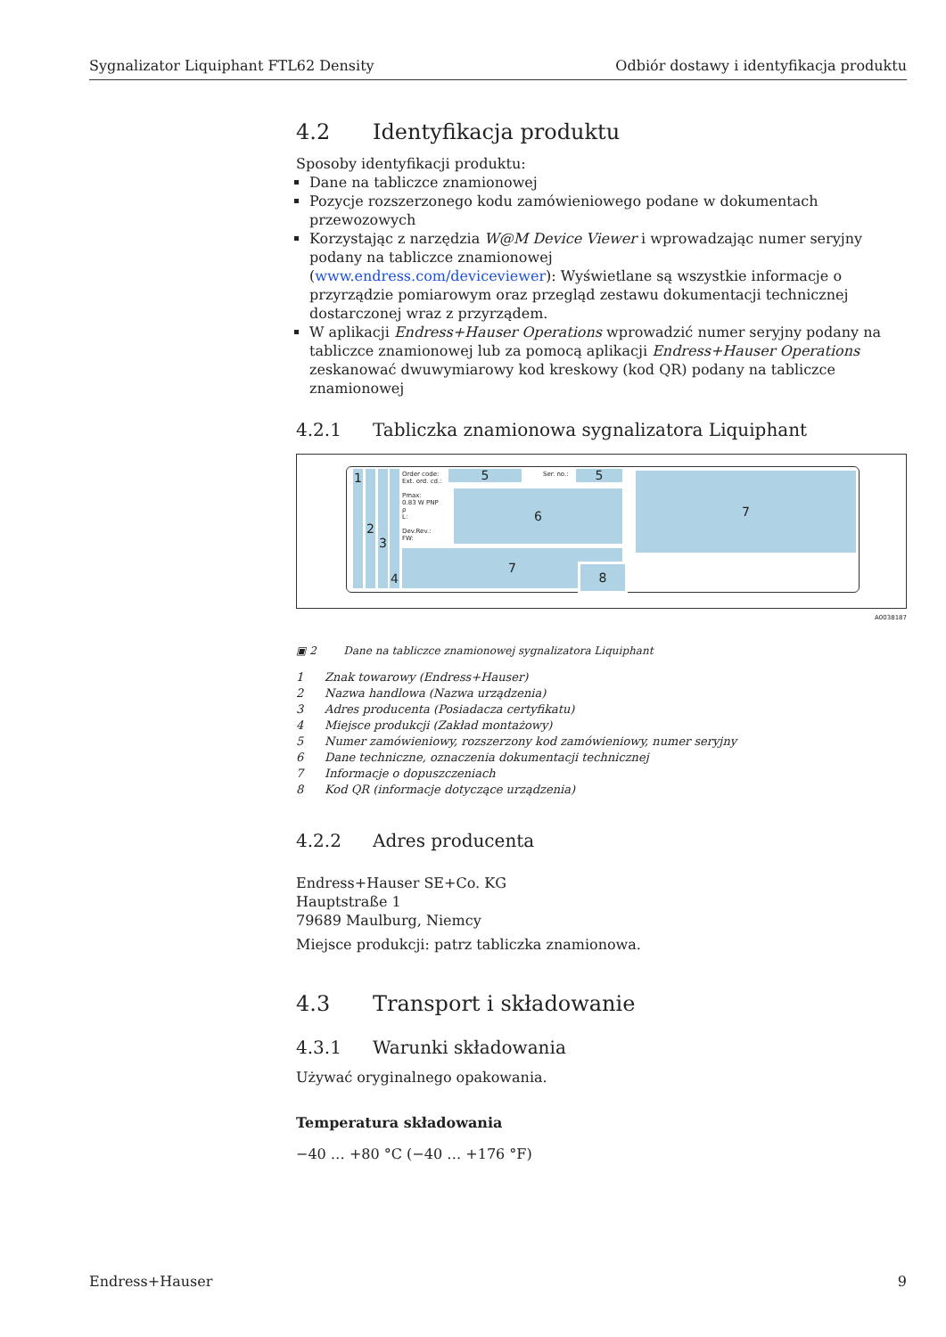Sygnalizator Liquiphant FTL62 Density Odbiór dostawy i identyfikacja produktu
4.2 Identyfikacja produktu
Sposoby identyfikacji produktu:
Dane na tabliczce znamionowej
Pozycje rozszerzonego kodu zamówieniowego podane w dokumentach przewozowych
Korzystając z narzędzia W@M Device Viewer i wprowadzając numer seryjny podany na tabliczce znamionowej
(www.endress.com/deviceviewer): Wyświetlane są wszystkie informacje o przyrządzie pomiarowym oraz przegląd zestawu dokumentacji technicznej dostarczonej wraz z przyrządem.
W aplikacji Endress+Hauser Operations wprowadzić numer seryjny podany na tabliczce znamionowej lub za pomocą aplikacji Endress+Hauser Operations zeskanować dwuwymiarowy kod kreskowy (kod QR) podany na tabliczce znamionowej
4.2.1 Tabliczka znamionowa sygnalizatora Liquiphant
1 2 3 4
Order code:
Ext. ord. cd.:
Pmax:
0.83 W PNP
ρ
L:
Dev.Rev.:
FW:
5 Ser. no.: 5
6
7
8
7
A0038187
▣ 2 Dane na tabliczce znamionowej sygnalizatora Liquiphant
1 Znak towarowy (Endress+Hauser)
2 Nazwa handlowa (Nazwa urządzenia)
3 Adres producenta (Posiadacza certyfikatu)
4 Miejsce produkcji (Zakład montażowy)
5 Numer zamówieniowy, rozszerzony kod zamówieniowy, numer seryjny
6 Dane techniczne, oznaczenia dokumentacji technicznej
7 Informacje o dopuszczeniach
8 Kod QR (informacje dotyczące urządzenia)
4.2.2 Adres producenta
Endress+Hauser SE+Co. KG
Hauptstraße 1
79689 Maulburg, Niemcy
Miejsce produkcji: patrz tabliczka znamionowa.
4.3 Transport i składowanie
4.3.1 Warunki składowania
Używać oryginalnego opakowania.
Temperatura składowania
−40 … +80 °C (−40 … +176 °F)
Endress+Hauser 9